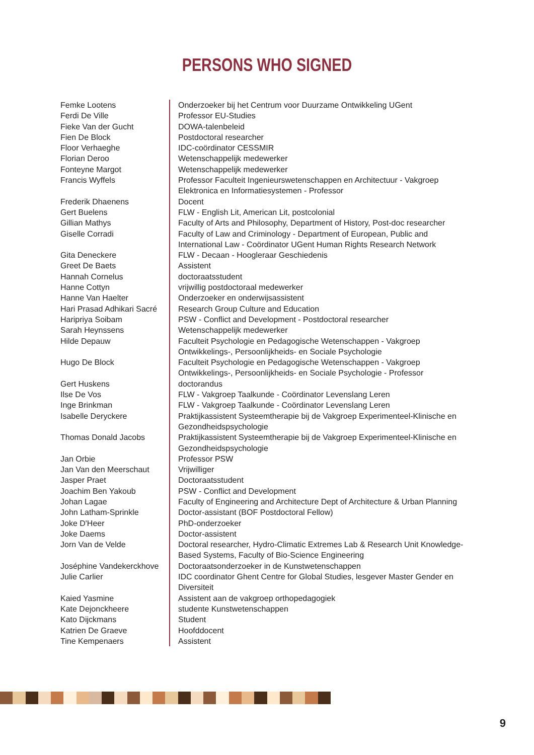PERSONS WHO SIGNED
| Femke Lootens | Onderzoeker bij het Centrum voor Duurzame Ontwikkeling UGent |
| Ferdi De Ville | Professor EU-Studies |
| Fieke Van der Gucht | DOWA-talenbeleid |
| Fien De Block | Postdoctoral researcher |
| Floor Verhaeghe | IDC-coördinator CESSMIR |
| Florian Deroo | Wetenschappelijk medewerker |
| Fonteyne Margot | Wetenschappelijk medewerker |
| Francis Wyffels | Professor Faculteit Ingenieurswetenschappen en Architectuur - Vakgroep Elektronica en Informatiesystemen - Professor |
| Frederik Dhaenens | Docent |
| Gert Buelens | FLW - English Lit, American Lit, postcolonial |
| Gillian Mathys | Faculty of Arts and Philosophy, Department of History, Post-doc researcher |
| Giselle Corradi | Faculty of Law and Criminology - Department of European, Public and International Law - Coördinator UGent Human Rights Research Network |
| Gita Deneckere | FLW - Decaan - Hoogleraar Geschiedenis |
| Greet De Baets | Assistent |
| Hannah Cornelus | doctoraatsstudent |
| Hanne Cottyn | vrijwillig postdoctoraal medewerker |
| Hanne Van Haelter | Onderzoeker en onderwijsassistent |
| Hari Prasad Adhikari Sacré | Research Group Culture and Education |
| Haripriya Soibam | PSW - Conflict and Development - Postdoctoral researcher |
| Sarah Heynssens | Wetenschappelijk medewerker |
| Hilde Depauw | Faculteit Psychologie en Pedagogische Wetenschappen - Vakgroep Ontwikkelings-, Persoonlijkheids- en Sociale Psychologie |
| Hugo De Block | Faculteit Psychologie en Pedagogische Wetenschappen - Vakgroep Ontwikkelings-, Persoonlijkheids- en Sociale Psychologie - Professor |
| Gert Huskens | doctorandus |
| Ilse De Vos | FLW - Vakgroep Taalkunde - Coördinator Levenslang Leren |
| Inge Brinkman | FLW - Vakgroep Taalkunde - Coördinator Levenslang Leren |
| Isabelle Deryckere | Praktijkassistent Systeemtherapie bij de Vakgroep Experimenteel-Klinische en Gezondheidspsychologie |
| Thomas Donald Jacobs | Praktijkassistent Systeemtherapie bij de Vakgroep Experimenteel-Klinische en Gezondheidspsychologie |
| Jan Orbie | Professor PSW |
| Jan Van den Meerschaut | Vrijwilliger |
| Jasper Praet | Doctoraatsstudent |
| Joachim Ben Yakoub | PSW - Conflict and Development |
| Johan Lagae | Faculty of Engineering and Architecture Dept of Architecture & Urban Planning |
| John Latham-Sprinkle | Doctor-assistant (BOF Postdoctoral Fellow) |
| Joke D'Heer | PhD-onderzoeker |
| Joke Daems | Doctor-assistent |
| Jorn Van de Velde | Doctoral researcher, Hydro-Climatic Extremes Lab & Research Unit Knowledge-Based Systems, Faculty of Bio-Science Engineering |
| Joséphine Vandekerckhove | Doctoraatsonderzoeker in de Kunstwetenschappen |
| Julie Carlier | IDC coordinator Ghent Centre for Global Studies, lesgever Master Gender en Diversiteit |
| Kaied Yasmine | Assistent aan de vakgroep orthopedagogiek |
| Kate Dejonckheere | studente Kunstwetenschappen |
| Kato Dijckmans | Student |
| Katrien De Graeve | Hoofddocent |
| Tine Kempenaers | Assistent |
9